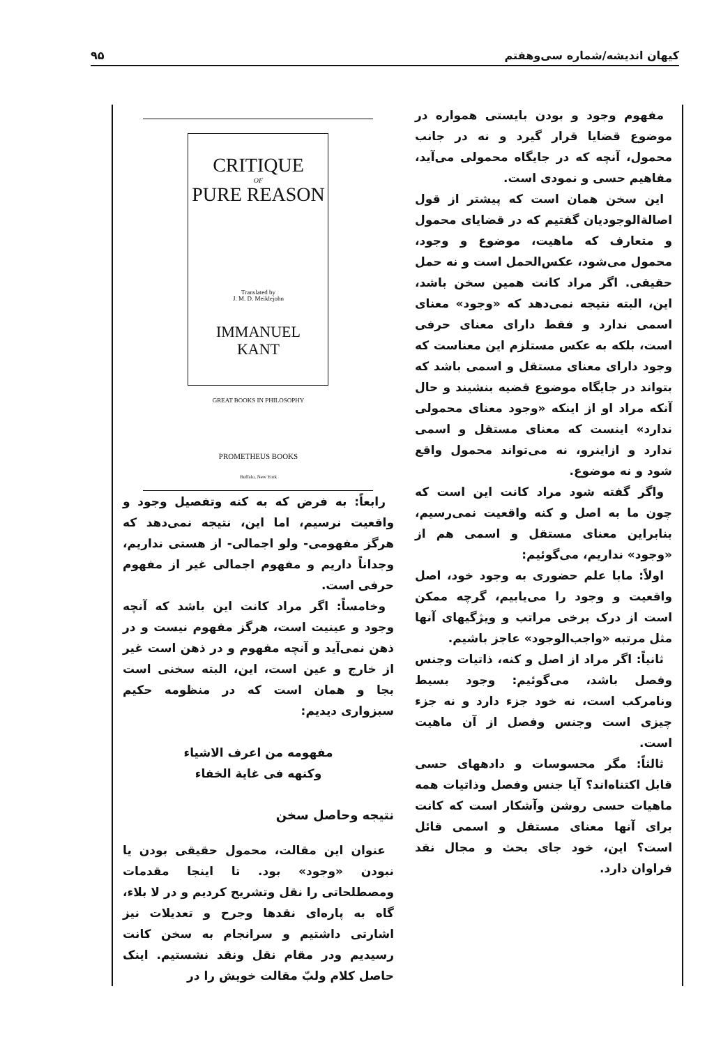کیهان اندیشه/شماره سی‌وهفتم ۹۵
مفهوم وجود و بودن بایستی همواره در موضوع قضایا قرار گیرد و نه در جانب محمول، آنچه که در جایگاه محمولی می‌آید، مفاهیم حسی و نمودی است.
این سخن همان است که پیشتر از قول اصالةالوجودیان گفتیم که در قضایای محمول و متعارف که ماهیت، موضوع و وجود، محمول می‌شود، عکس‌الحمل است و نه حمل حقیقی. اگر مراد کانت همین سخن باشد، این، البته نتیجه نمی‌دهد که «وجود» معنای اسمی ندارد و فقط دارای معنای حرفی است، بلکه به عکس مستلزم این معناست که وجود دارای معنای مستقل و اسمی باشد که بتواند در جایگاه موضوع قضیه بنشیند و حال آنکه مراد او از اینکه «وجود معنای محمولی ندارد» اینست که معنای مستقل و اسمی ندارد و ازاینرو، نه می‌تواند محمول واقع شود و نه موضوع.
واگر گفته شود مراد کانت این است که چون ما به اصل و کنه واقعیت نمی‌رسیم، بنابراین معنای مستقل و اسمی هم از «وجود» نداریم، می‌گوئیم:
اولاً: مابا علم حضوری به وجود خود، اصل واقعیت و وجود را می‌یابیم، گرچه ممکن است از درک برخی مراتب و ویژگیهای آنها مثل مرتبه «واجب‌الوجود» عاجز باشیم.
ثانیاً: اگر مراد از اصل و کنه، ذاتیات وجنس وفصل باشد، می‌گوئیم: وجود بسیط ونامرکب است، نه خود جزء دارد و نه جزء چیزی است وجنس وفصل از آن ماهیت است.
ثالثاً: مگر محسوسات و دادههای حسی قابل اکتناه‌اند؟ آیا جنس وفصل وذاتیات همه ماهیات حسی روشن وآشکار است که کانت برای آنها معنای مستقل و اسمی قائل است؟ این، خود جای بحث و مجال نقد فراوان دارد.
CRITIQUE
OF
PURE REASON
Translated by
J. M. D. Meiklejohn
IMMANUEL
KANT
GREAT BOOKS IN PHILOSOPHY
PROMETHEUS BOOKS
Buffalo, New York
رابعاً: به فرض که به کنه وتفصیل وجود و واقعیت نرسیم، اما این، نتیجه نمی‌دهد که هرگز مفهومی- ولو اجمالی- از هستی نداریم، وجداناً داریم و مفهوم اجمالی غیر از مفهوم حرفی است.
وخامساً: اگر مراد کانت این باشد که آنچه وجود و عینیت است، هرگز مفهوم نیست و در ذهن نمی‌آید و آنچه مفهوم و در ذهن است غیر از خارج و عین است، این، البته سخنی است بجا و همان است که در منظومه حکیم سبزواری دیدیم:
مفهومه من اعرف الاشیاء
وکنهه فی غایة الخفاء
نتیجه وحاصل سخن
عنوان این مقالت، محمول حقیقی بودن یا نبودن «وجود» بود. تا اینجا مقدمات ومصطلحاتی را نقل وتشریح کردیم و در لا بلاء، گاه به پاره‌ای نقدها وجرح و تعدیلات نیز اشارتی داشتیم و سرانجام به سخن کانت رسیدیم ودر مقام نقل ونقد نشستیم. اینک حاصل کلام ولبّ مقالت خویش را در